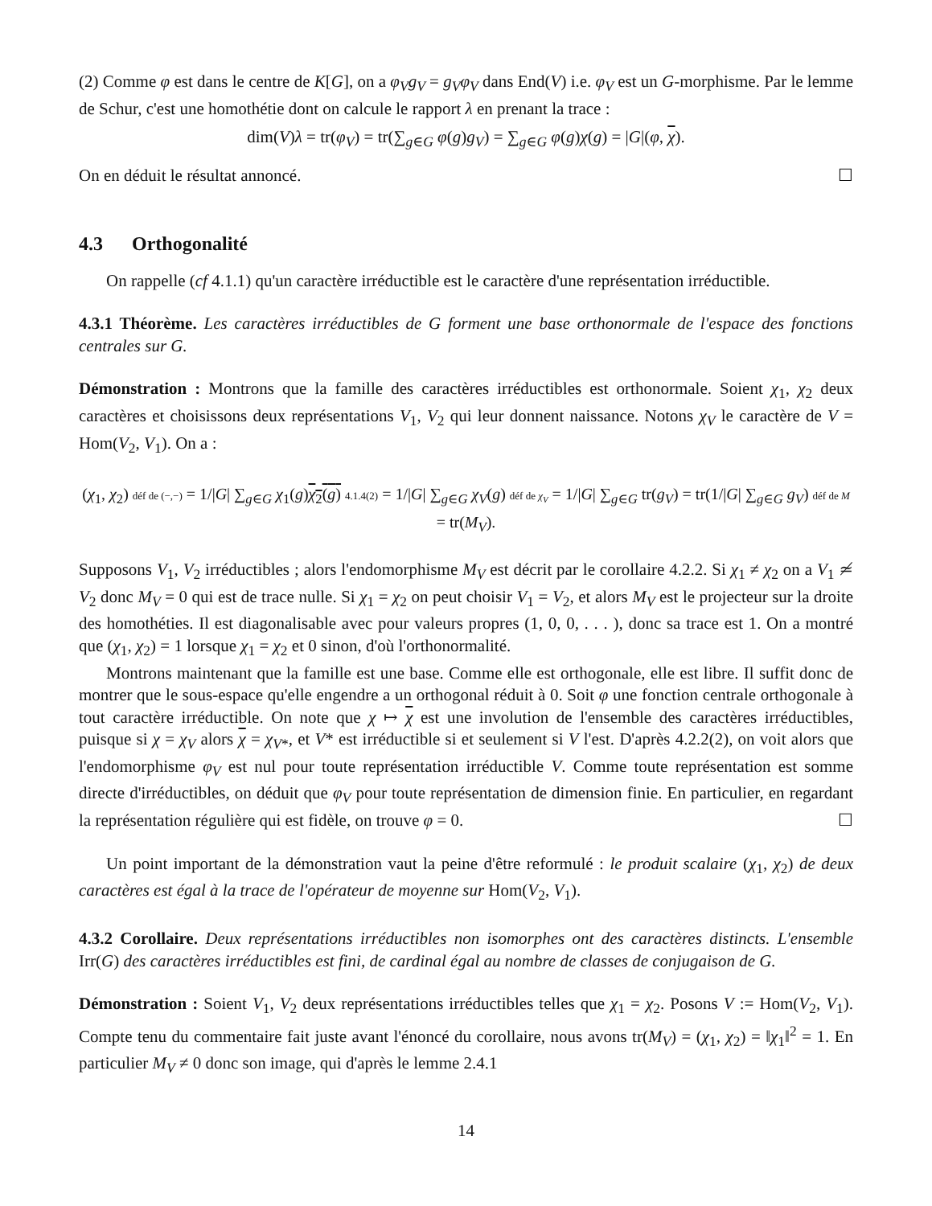(2) Comme φ est dans le centre de K[G], on a φ<sub>V</sub>g<sub>V</sub> = g<sub>V</sub>φ<sub>V</sub> dans End(V) i.e. φ<sub>V</sub> est un G-morphisme. Par le lemme de Schur, c'est une homothétie dont on calcule le rapport λ en prenant la trace :
dim(V)λ = tr(φ<sub>V</sub>) = tr(∑<sub>g∈G</sub> φ(g)g<sub>V</sub>) = ∑<sub>g∈G</sub> φ(g)χ(g) = |G|(φ, χ).
On en déduit le résultat annoncé. ☐
4.3 Orthogonalité
On rappelle (cf 4.1.1) qu'un caractère irréductible est le caractère d'une représentation irréductible.
4.3.1 Théorème. Les caractères irréductibles de G forment une base orthonormale de l'espace des fonctions centrales sur G.
Démonstration : Montrons que la famille des caractères irréductibles est orthonormale. Soient χ<sub>1</sub>, χ<sub>2</sub> deux caractères et choisissons deux représentations V<sub>1</sub>, V<sub>2</sub> qui leur donnent naissance. Notons χ<sub>V</sub> le caractère de V = Hom(V<sub>2</sub>, V<sub>1</sub>). On a :
(χ<sub>1</sub>, χ<sub>2</sub>) déf de (−,−) = 1/|G| ∑<sub>g∈G</sub> χ<sub>1</sub>(g)χ<sub>2</sub>(g) 4.1.4(2) = 1/|G| ∑<sub>g∈G</sub> χ<sub>V</sub>(g) déf de χ<sub>V</sub> = 1/|G| ∑<sub>g∈G</sub> tr(g<sub>V</sub>) = tr(1/|G| ∑<sub>g∈G</sub> g<sub>V</sub>) déf de M = tr(M<sub>V</sub>).
Supposons V<sub>1</sub>, V<sub>2</sub> irréductibles ; alors l'endomorphisme M<sub>V</sub> est décrit par le corollaire 4.2.2. Si χ<sub>1</sub> ≠ χ<sub>2</sub> on a V<sub>1</sub> ≄ V<sub>2</sub> donc M<sub>V</sub> = 0 qui est de trace nulle. Si χ<sub>1</sub> = χ<sub>2</sub> on peut choisir V<sub>1</sub> = V<sub>2</sub>, et alors M<sub>V</sub> est le projecteur sur la droite des homothéties. Il est diagonalisable avec pour valeurs propres (1, 0, 0, . . . ), donc sa trace est 1. On a montré que (χ<sub>1</sub>, χ<sub>2</sub>) = 1 lorsque χ<sub>1</sub> = χ<sub>2</sub> et 0 sinon, d'où l'orthonormalité.
Montrons maintenant que la famille est une base. Comme elle est orthogonale, elle est libre. Il suffit donc de montrer que le sous-espace qu'elle engendre a un orthogonal réduit à 0. Soit φ une fonction centrale orthogonale à tout caractère irréductible. On note que χ ↦ χ est une involution de l'ensemble des caractères irréductibles, puisque si χ = χ<sub>V</sub> alors χ = χ<sub>V*</sub>, et V* est irréductible si et seulement si V l'est. D'après 4.2.2(2), on voit alors que l'endomorphisme φ<sub>V</sub> est nul pour toute représentation irréductible V. Comme toute représentation est somme directe d'irréductibles, on déduit que φ<sub>V</sub> pour toute représentation de dimension finie. En particulier, en regardant la représentation régulière qui est fidèle, on trouve φ = 0. ☐
Un point important de la démonstration vaut la peine d'être reformulé : le produit scalaire (χ<sub>1</sub>, χ<sub>2</sub>) de deux caractères est égal à la trace de l'opérateur de moyenne sur Hom(V<sub>2</sub>, V<sub>1</sub>).
4.3.2 Corollaire. Deux représentations irréductibles non isomorphes ont des caractères distincts. L'ensemble Irr(G) des caractères irréductibles est fini, de cardinal égal au nombre de classes de conjugaison de G.
Démonstration : Soient V<sub>1</sub>, V<sub>2</sub> deux représentations irréductibles telles que χ<sub>1</sub> = χ<sub>2</sub>. Posons V := Hom(V<sub>2</sub>, V<sub>1</sub>). Compte tenu du commentaire fait juste avant l'énoncé du corollaire, nous avons tr(M<sub>V</sub>) = (χ<sub>1</sub>, χ<sub>2</sub>) = ‖χ<sub>1</sub>‖<sup>2</sup> = 1. En particulier M<sub>V</sub> ≠ 0 donc son image, qui d'après le lemme 2.4.1
14